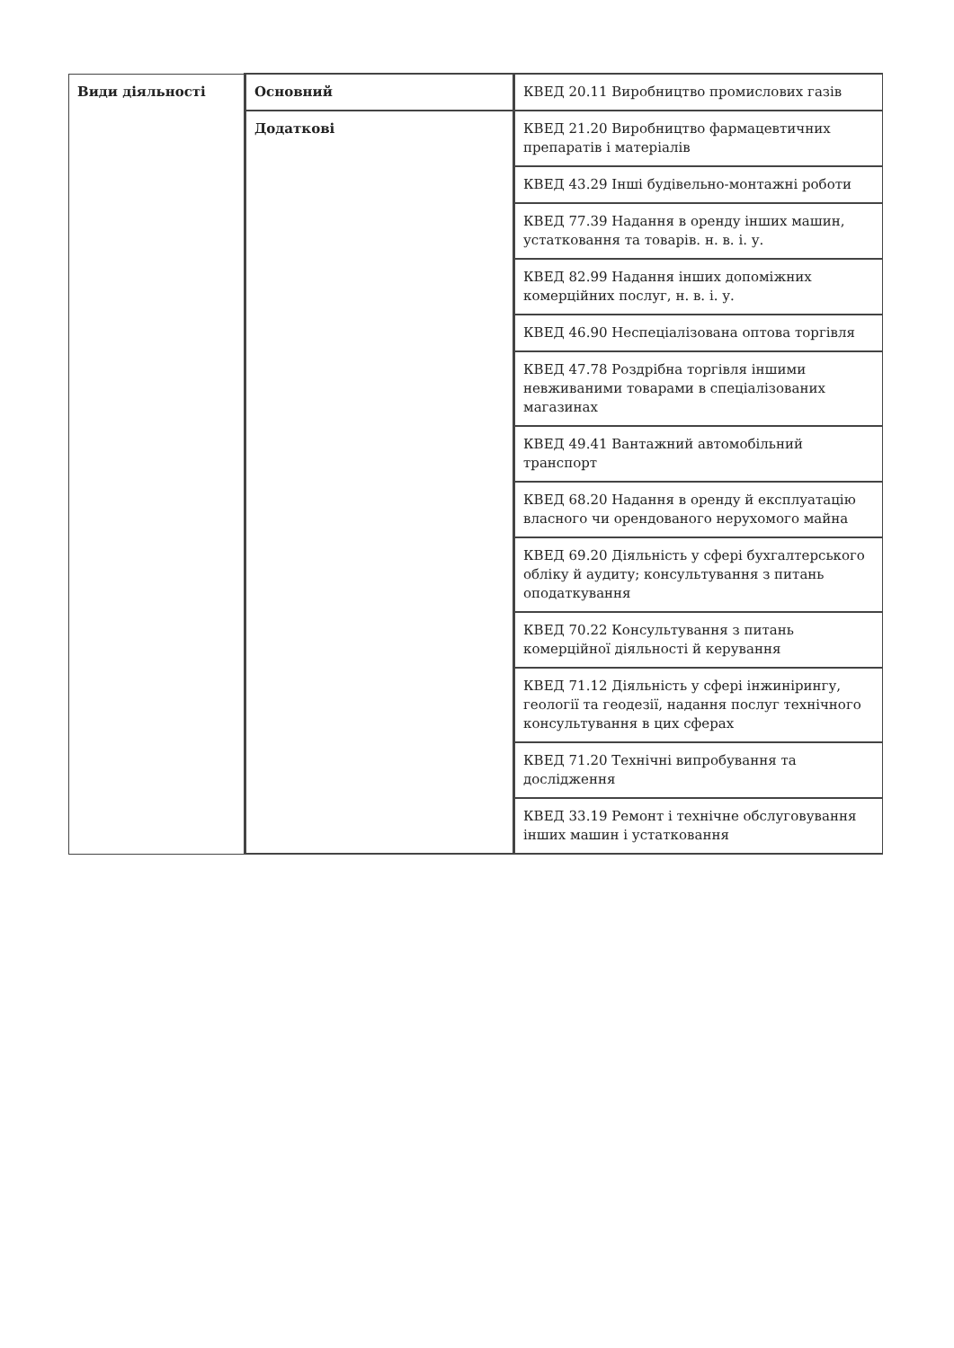| Види діяльності | Основний | КВЕД 20.11 Виробництво промислових газів |
| | Додаткові | КВЕД 21.20 Виробництво фармацевтичних препаратів і матеріалів |
| | | КВЕД 43.29 Інші будівельно-монтажні роботи |
| | | КВЕД 77.39 Надання в оренду інших машин, устатковання та товарів. н. в. і. у. |
| | | КВЕД 82.99 Надання інших допоміжних комерційних послуг, н. в. і. у. |
| | | КВЕД 46.90 Неспеціалізована оптова торгівля |
| | | КВЕД 47.78 Роздрібна торгівля іншими невживаними товарами в спеціалізованих магазинах |
| | | КВЕД 49.41 Вантажний автомобільний транспорт |
| | | КВЕД 68.20 Надання в оренду й експлуатацію власного чи орендованого нерухомого майна |
| | | КВЕД 69.20 Діяльність у сфері бухгалтерського обліку й аудиту; консультування з питань оподаткування |
| | | КВЕД 70.22 Консультування з питань комерційної діяльності й керування |
| | | КВЕД 71.12 Діяльність у сфері інжинірингу, геології та геодезії, надання послуг технічного консультування в цих сферах |
| | | КВЕД 71.20 Технічні випробування та дослідження |
| | | КВЕД 33.19 Ремонт і технічне обслуговування інших машин і устатковання |